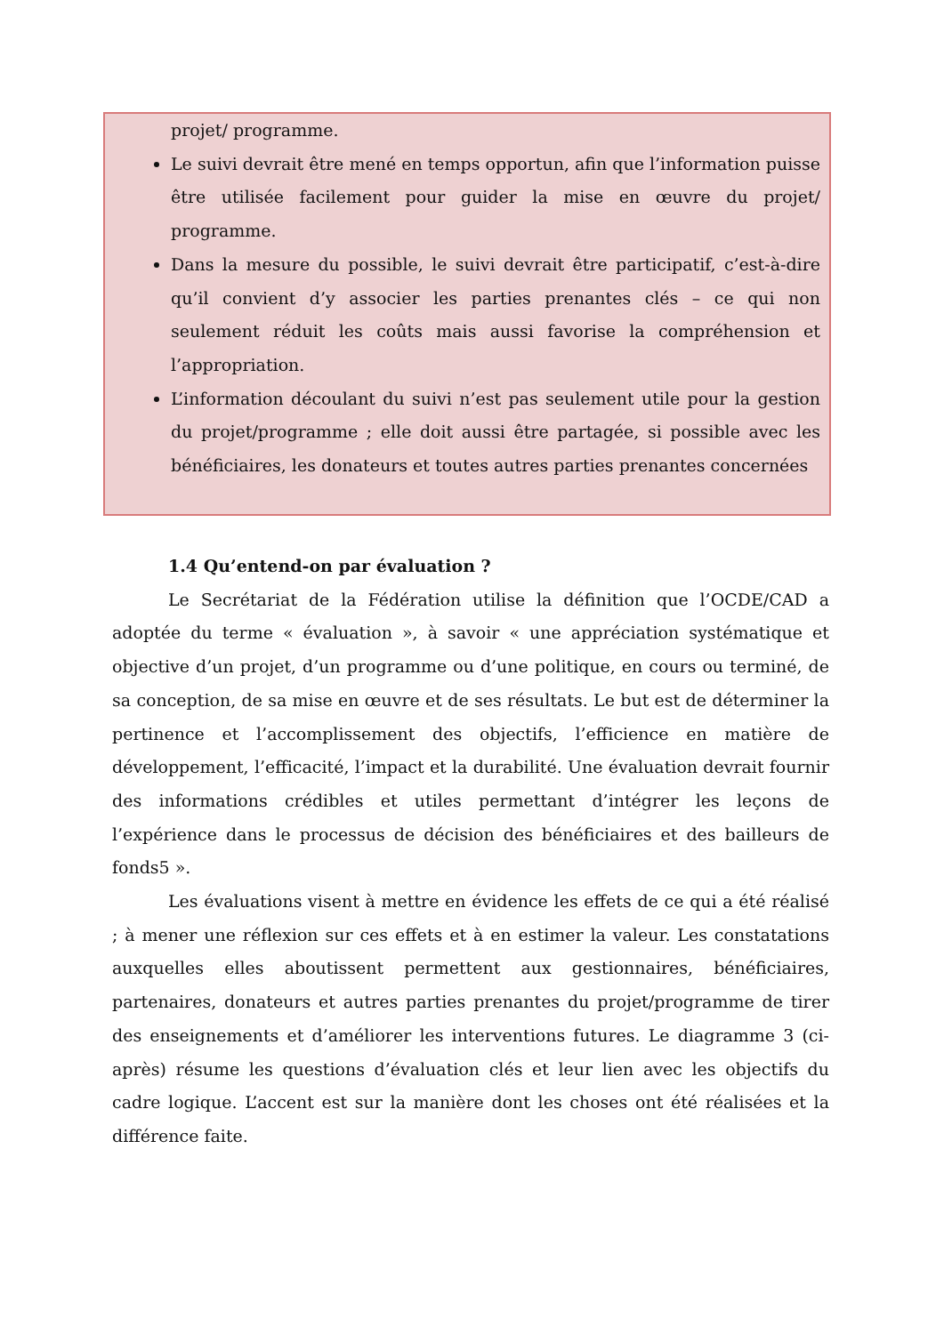projet/ programme.
Le suivi devrait être mené en temps opportun, afin que l’information puisse être utilisée facilement pour guider la mise en œuvre du projet/ programme.
Dans la mesure du possible, le suivi devrait être participatif, c’est-à-dire qu’il convient d’y associer les parties prenantes clés – ce qui non seulement réduit les coûts mais aussi favorise la compréhension et l’appropriation.
L’information découlant du suivi n’est pas seulement utile pour la gestion du projet/programme ; elle doit aussi être partagée, si possible avec les bénéficiaires, les donateurs et toutes autres parties prenantes concernées
1.4 Qu’entend-on par évaluation ?
Le Secrétariat de la Fédération utilise la définition que l’OCDE/CAD a adoptée du terme « évaluation », à savoir « une appréciation systématique et objective d’un projet, d’un programme ou d’une politique, en cours ou terminé, de sa conception, de sa mise en œuvre et de ses résultats. Le but est de déterminer la pertinence et l’accomplissement des objectifs, l’efficience en matière de développement, l’efficacité, l’impact et la durabilité. Une évaluation devrait fournir des informations crédibles et utiles permettant d’intégrer les leçons de l’expérience dans le processus de décision des bénéficiaires et des bailleurs de fonds5 ».
Les évaluations visent à mettre en évidence les effets de ce qui a été réalisé ; à mener une réflexion sur ces effets et à en estimer la valeur. Les constatations auxquelles elles aboutissent permettent aux gestionnaires, bénéficiaires, partenaires, donateurs et autres parties prenantes du projet/programme de tirer des enseignements et d’améliorer les interventions futures. Le diagramme 3 (ci-après) résume les questions d’évaluation clés et leur lien avec les objectifs du cadre logique. L’accent est sur la manière dont les choses ont été réalisées et la différence faite.